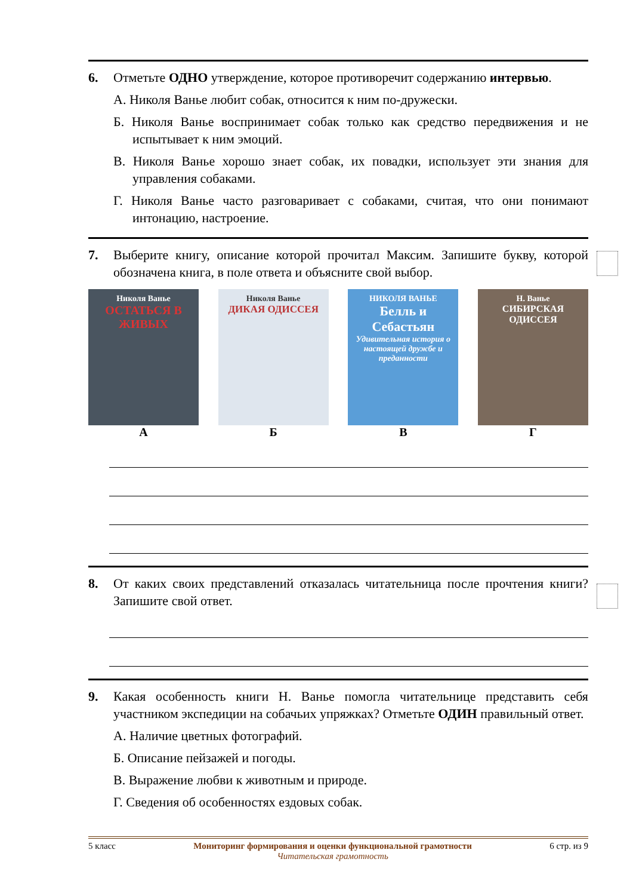6. Отметьте ОДНО утверждение, которое противоречит содержанию интервью.
А. Николя Ванье любит собак, относится к ним по-дружески.
Б. Николя Ванье воспринимает собак только как средство передвижения и не испытывает к ним эмоций.
В. Николя Ванье хорошо знает собак, их повадки, использует эти знания для управления собаками.
Г. Николя Ванье часто разговаривает с собаками, считая, что они понимают интонацию, настроение.
7. Выберите книгу, описание которой прочитал Максим. Запишите букву, которой обозначена книга, в поле ответа и объясните свой выбор.
Николя Ванье
ОСТАТЬСЯ В ЖИВЫХ
А
Николя Ванье
ДИКАЯ ОДИССЕЯ
Б
НИКОЛЯ ВАНЬЕ
Белль и Себастьян
Удивительная история о настоящей дружбе и преданности
В
Н. Ванье
СИБИРСКАЯ ОДИССЕЯ
Г
8. От каких своих представлений отказалась читательница после прочтения книги? Запишите свой ответ.
9. Какая особенность книги Н. Ванье помогла читательнице представить себя участником экспедиции на собачьих упряжках? Отметьте ОДИН правильный ответ.
А. Наличие цветных фотографий.
Б. Описание пейзажей и погоды.
В. Выражение любви к животным и природе.
Г. Сведения об особенностях ездовых собак.
5 класс Мониторинг формирования и оценки функциональной грамотности
Читательская грамотность 6 стр. из 9